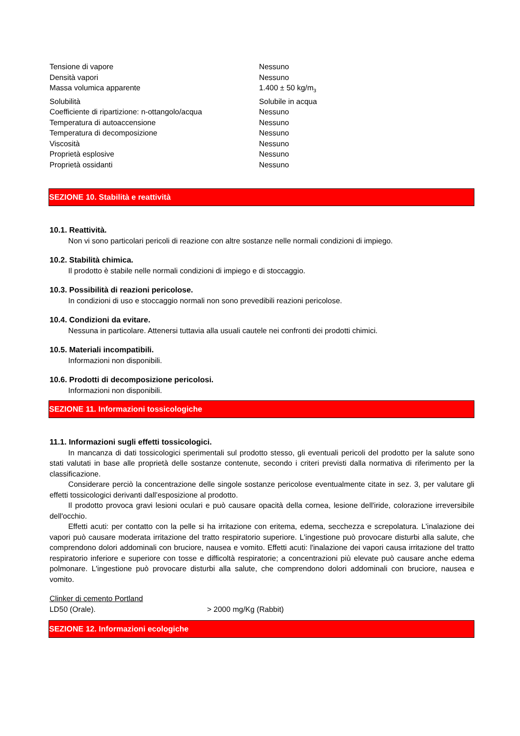| Tensione di vapore | Nessuno |
| Densità vapori | Nessuno |
| Massa volumica apparente | 1.400 ± 50 kg/m<sub>3</sub> |
| Solubilità | Solubile in acqua |
| Coefficiente di ripartizione: n-ottangolo/acqua | Nessuno |
| Temperatura di autoaccensione | Nessuno |
| Temperatura di decomposizione | Nessuno |
| Viscosità | Nessuno |
| Proprietà esplosive | Nessuno |
| Proprietà ossidanti | Nessuno |
SEZIONE 10. Stabilità e reattività
10.1. Reattività.
Non vi sono particolari pericoli di reazione con altre sostanze nelle normali condizioni di impiego.
10.2. Stabilità chimica.
Il prodotto è stabile nelle normali condizioni di impiego e di stoccaggio.
10.3. Possibilità di reazioni pericolose.
In condizioni di uso e stoccaggio normali non sono prevedibili reazioni pericolose.
10.4. Condizioni da evitare.
Nessuna in particolare. Attenersi tuttavia alla usuali cautele nei confronti dei prodotti chimici.
10.5. Materiali incompatibili.
Informazioni non disponibili.
10.6. Prodotti di decomposizione pericolosi.
Informazioni non disponibili.
SEZIONE 11. Informazioni tossicologiche
11.1. Informazioni sugli effetti tossicologici.
In mancanza di dati tossicologici sperimentali sul prodotto stesso, gli eventuali pericoli del prodotto per la salute sono stati valutati in base alle proprietà delle sostanze contenute, secondo i criteri previsti dalla normativa di riferimento per la classificazione.
Considerare perciò la concentrazione delle singole sostanze pericolose eventualmente citate in sez. 3, per valutare gli effetti tossicologici derivanti dall’esposizione al prodotto.
Il prodotto provoca gravi lesioni oculari e può causare opacità della cornea, lesione dell'iride, colorazione irreversibile dell'occhio.
Effetti acuti: per contatto con la pelle si ha irritazione con eritema, edema, secchezza e screpolatura. L'inalazione dei vapori può causare moderata irritazione del tratto respiratorio superiore. L'ingestione può provocare disturbi alla salute, che comprendono dolori addominali con bruciore, nausea e vomito. Effetti acuti: l'inalazione dei vapori causa irritazione del tratto respiratorio inferiore e superiore con tosse e difficoltà respiratorie; a concentrazioni più elevate può causare anche edema polmonare. L'ingestione può provocare disturbi alla salute, che comprendono dolori addominali con bruciore, nausea e vomito.
Clinker di cemento Portland
| LD50 (Orale). | > 2000 mg/Kg (Rabbit) |
SEZIONE 12. Informazioni ecologiche